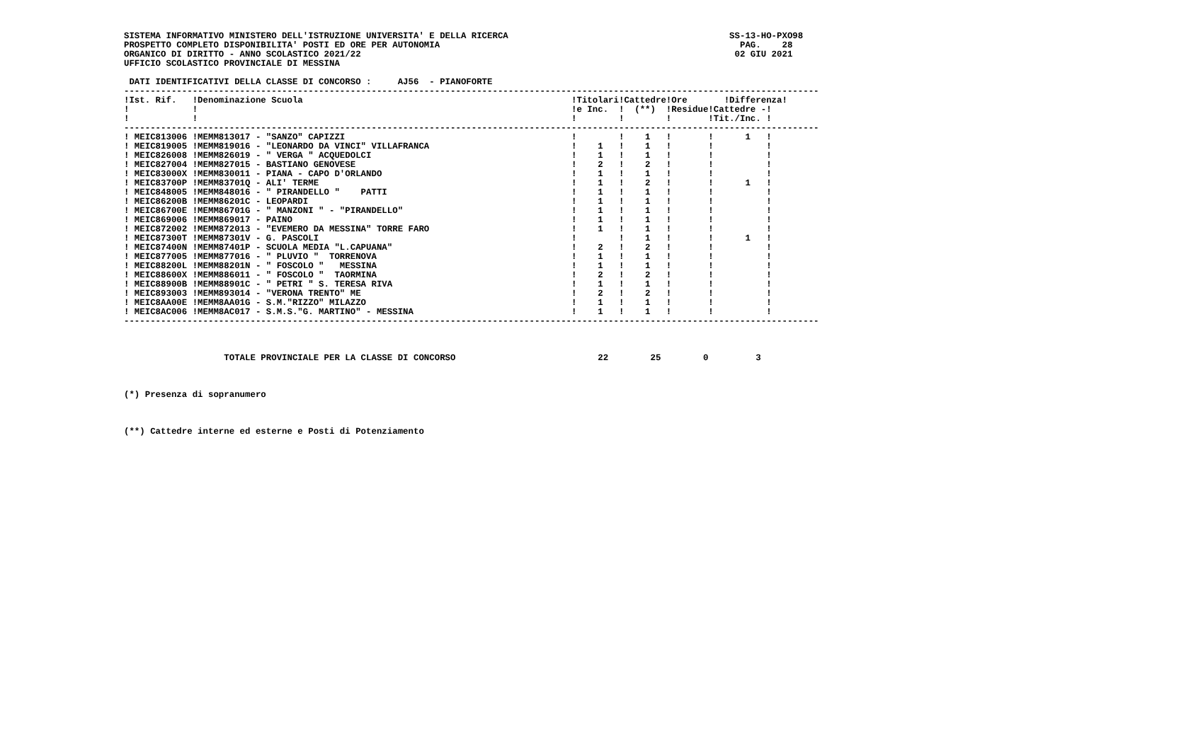SISTEMA INFORMATIVO MINISTERO DELL'ISTRUZIONE UNIVERSITA' E DELLA RICERCA                                          SS-13-HO-PXO98
PROSPETTO COMPLETO DISPONIBILITA' POSTI ED ORE PER AUTONOMIA                                                         PAG.    28
ORGANICO DI DIRITTO - ANNO SCOLASTICO 2021/22                                                                       02 GIU 2021
UFFICIO SCOLASTICO PROVINCIALE DI MESSINA

 DATI IDENTIFICATIVI DELLA CLASSE DI CONCORSO :     AJ56  - PIANOFORTE
------------------------------------------------------------------------------------------------------------------------------------
!Ist. Rif.   !Denominazione Scuola                                                   !Titolari!Cattedre!Ore       !Differenza!
!            !                                                                       !e Inc.  !  (**)  !Residue!Cattedre -!
!            !                                                                       !        !        !       !Tit./Inc. !
------------------------------------------------------------------------------------------------------------------------------------
! MEIC813006 !MEMM813017 - "SANZO" CAPIZZI                                           !        !    1   !       !      1   !
! MEIC819005 !MEMM819016 - "LEONARDO DA VINCI" VILLAFRANCA                           !    1   !    1   !       !          !
! MEIC826008 !MEMM826019 - " VERGA " ACQUEDOLCI                                      !    1   !    1   !       !          !
! MEIC827004 !MEMM827015 - BASTIANO GENOVESE                                         !    2   !    2   !       !          !
! MEIC83000X !MEMM830011 - PIANA - CAPO D'ORLANDO                                    !    1   !    1   !       !          !
! MEIC83700P !MEMM83701Q - ALI' TERME                                                !    1   !    2   !       !      1   !
! MEIC848005 !MEMM848016 - " PIRANDELLO "    PATTI                                   !    1   !    1   !       !          !
! MEIC86200B !MEMM86201C - LEOPARDI                                                  !    1   !    1   !       !          !
! MEIC86700E !MEMM86701G - " MANZONI " - "PIRANDELLO"                                !    1   !    1   !       !          !
! MEIC869006 !MEMM869017 - PAINO                                                     !    1   !    1   !       !          !
! MEIC872002 !MEMM872013 - "EVEMERO DA MESSINA" TORRE FARO                           !    1   !    1   !       !          !
! MEIC87300T !MEMM87301V - G. PASCOLI                                                !        !    1   !       !      1   !
! MEIC87400N !MEMM87401P - SCUOLA MEDIA "L.CAPUANA"                                  !    2   !    2   !       !          !
! MEIC877005 !MEMM877016 - " PLUVIO "  TORRENOVA                                     !    1   !    1   !       !          !
! MEIC88200L !MEMM88201N - " FOSCOLO "   MESSINA                                     !    1   !    1   !       !          !
! MEIC88600X !MEMM886011 - " FOSCOLO "  TAORMINA                                     !    2   !    2   !       !          !
! MEIC88900B !MEMM88901C - " PETRI " S. TERESA RIVA                                  !    1   !    1   !       !          !
! MEIC893003 !MEMM893014 - "VERONA TRENTO" ME                                        !    2   !    2   !       !          !
! MEIC8AA00E !MEMM8AA01G - S.M."RIZZO" MILAZZO                                       !    1   !    1   !       !          !
! MEIC8AC006 !MEMM8AC017 - S.M.S."G. MARTINO" - MESSINA                              !    1   !    1   !       !          !
------------------------------------------------------------------------------------------------------------------------------------



                   TOTALE PROVINCIALE PER LA CLASSE DI CONCORSO                           22        25        0         3



(*) Presenza di sopranumero



(**) Cattedre interne ed esterne e Posti di Potenziamento